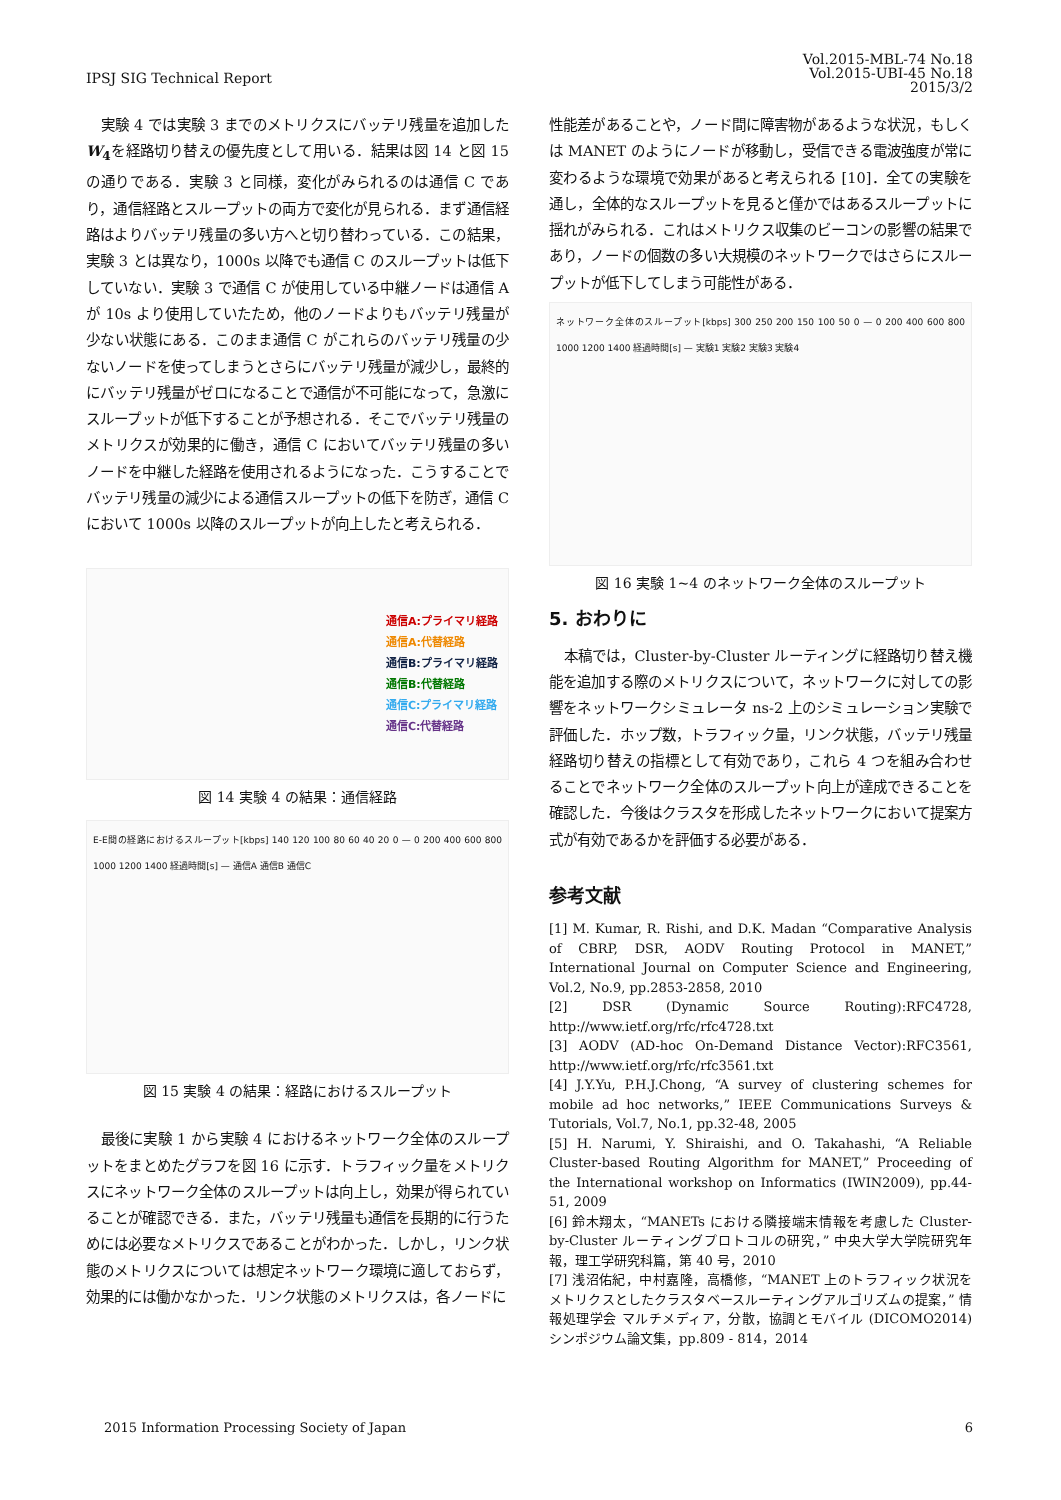IPSJ SIG Technical Report
Vol.2015-MBL-74 No.18
Vol.2015-UBI-45 No.18
2015/3/2
実験 4 では実験 3 までのメトリクスにバッテリ残量を追加したW<sub>4</sub>を経路切り替えの優先度として用いる．結果は図 14 と図 15 の通りである．実験 3 と同様，変化がみられるのは通信 C であり，通信経路とスループットの両方で変化が見られる．まず通信経路はよりバッテリ残量の多い方へと切り替わっている．この結果，実験 3 とは異なり，1000s 以降でも通信 C のスループットは低下していない．実験 3 で通信 C が使用している中継ノードは通信 A が 10s より使用していたため，他のノードよりもバッテリ残量が少ない状態にある．このまま通信 C がこれらのバッテリ残量の少ないノードを使ってしまうとさらにバッテリ残量が減少し，最終的にバッテリ残量がゼロになることで通信が不可能になって，急激にスループットが低下することが予想される．そこでバッテリ残量のメトリクスが効果的に働き，通信 C においてバッテリ残量の多いノードを中継した経路を使用されるようになった．こうすることでバッテリ残量の減少による通信スループットの低下を防ぎ，通信 C において 1000s 以降のスループットが向上したと考えられる．
通信A:プライマリ経路
通信A:代替経路
通信B:プライマリ経路
通信B:代替経路
通信C:プライマリ経路
通信C:代替経路
図 14 実験 4 の結果：通信経路
E-E間の経路におけるスループット[kbps] 140 120 100 80 60 40 20 0 — 0 200 400 600 800 1000 1200 1400 経過時間[s] — 通信A 通信B 通信C
図 15 実験 4 の結果：経路におけるスループット
最後に実験 1 から実験 4 におけるネットワーク全体のスループットをまとめたグラフを図 16 に示す．トラフィック量をメトリクスにネットワーク全体のスループットは向上し，効果が得られていることが確認できる．また，バッテリ残量も通信を長期的に行うためには必要なメトリクスであることがわかった．しかし，リンク状態のメトリクスについては想定ネットワーク環境に適しておらず，効果的には働かなかった．リンク状態のメトリクスは，各ノードに
性能差があることや，ノード間に障害物があるような状況，もしくは MANET のようにノードが移動し，受信できる電波強度が常に変わるような環境で効果があると考えられる [10]．全ての実験を通し，全体的なスループットを見ると僅かではあるスループットに揺れがみられる．これはメトリクス収集のビーコンの影響の結果であり，ノードの個数の多い大規模のネットワークではさらにスループットが低下してしまう可能性がある．
ネットワーク全体のスループット[kbps] 300 250 200 150 100 50 0 — 0 200 400 600 800 1000 1200 1400 経過時間[s] — 実験1 実験2 実験3 実験4
図 16 実験 1~4 のネットワーク全体のスループット
5. おわりに
本稿では，Cluster-by-Cluster ルーティングに経路切り替え機能を追加する際のメトリクスについて，ネットワークに対しての影響をネットワークシミュレータ ns-2 上のシミュレーション実験で評価した．ホップ数，トラフィック量，リンク状態，バッテリ残量経路切り替えの指標として有効であり，これら 4 つを組み合わせることでネットワーク全体のスループット向上が達成できることを確認した．今後はクラスタを形成したネットワークにおいて提案方式が有効であるかを評価する必要がある．
参考文献
[1] M. Kumar, R. Rishi, and D.K. Madan “Comparative Analysis of CBRP, DSR, AODV Routing Protocol in MANET,” International Journal on Computer Science and Engineering, Vol.2, No.9, pp.2853-2858, 2010
[2] DSR (Dynamic Source Routing):RFC4728, http://www.ietf.org/rfc/rfc4728.txt
[3] AODV (AD-hoc On-Demand Distance Vector):RFC3561, http://www.ietf.org/rfc/rfc3561.txt
[4] J.Y.Yu, P.H.J.Chong, “A survey of clustering schemes for mobile ad hoc networks,” IEEE Communications Surveys & Tutorials, Vol.7, No.1, pp.32-48, 2005
[5] H. Narumi, Y. Shiraishi, and O. Takahashi, “A Reliable Cluster-based Routing Algorithm for MANET,” Proceeding of the International workshop on Informatics (IWIN2009), pp.44-51, 2009
[6] 鈴木翔太，“MANETs における隣接端末情報を考慮した Cluster-by-Cluster ルーティングプロトコルの研究，” 中央大学大学院研究年報，理工学研究科篇，第 40 号，2010
[7] 浅沼佑紀，中村嘉隆，高橋修，“MANET 上のトラフィック状況をメトリクスとしたクラスタベースルーティングアルゴリズムの提案，” 情報処理学会 マルチメディア，分散，協調とモバイル (DICOMO2014) シンポジウム論文集，pp.809 - 814，2014
2015 Information Processing Society of Japan 6